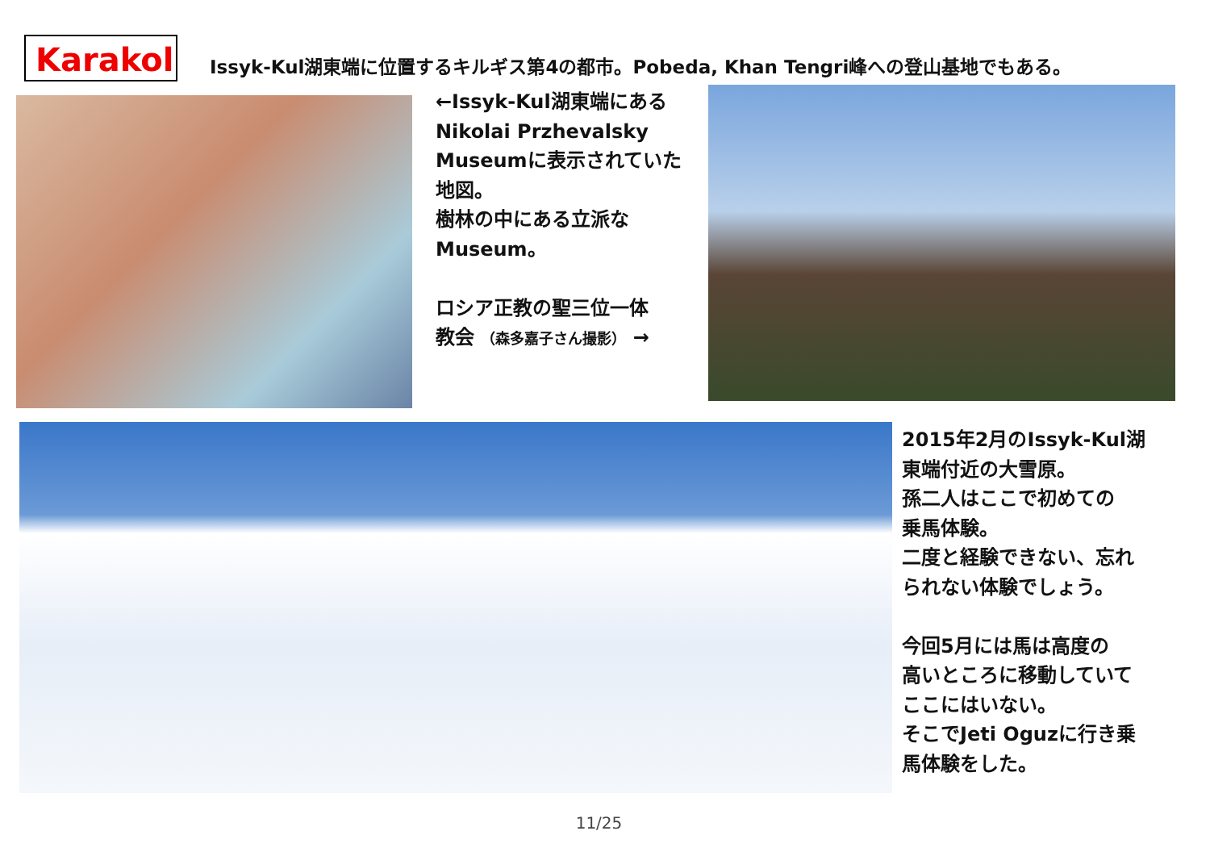Karakol
Issyk-Kul湖東端に位置するキルギス第4の都市。Pobeda, Khan Tengri峰への登山基地でもある。
←Issyk-Kul湖東端にある
Nikolai Przhevalsky
Museumに表示されていた
地図。
樹林の中にある立派な
Museum。
ロシア正教の聖三位一体
教会 （森多嘉子さん撮影） →
2015年2月のIssyk-Kul湖
東端付近の大雪原。
孫二人はここで初めての
乗馬体験。
二度と経験できない、忘れ
られない体験でしょう。
今回5月には馬は高度の
高いところに移動していて
ここにはいない。
そこでJeti Oguzに行き乗
馬体験をした。
11/25